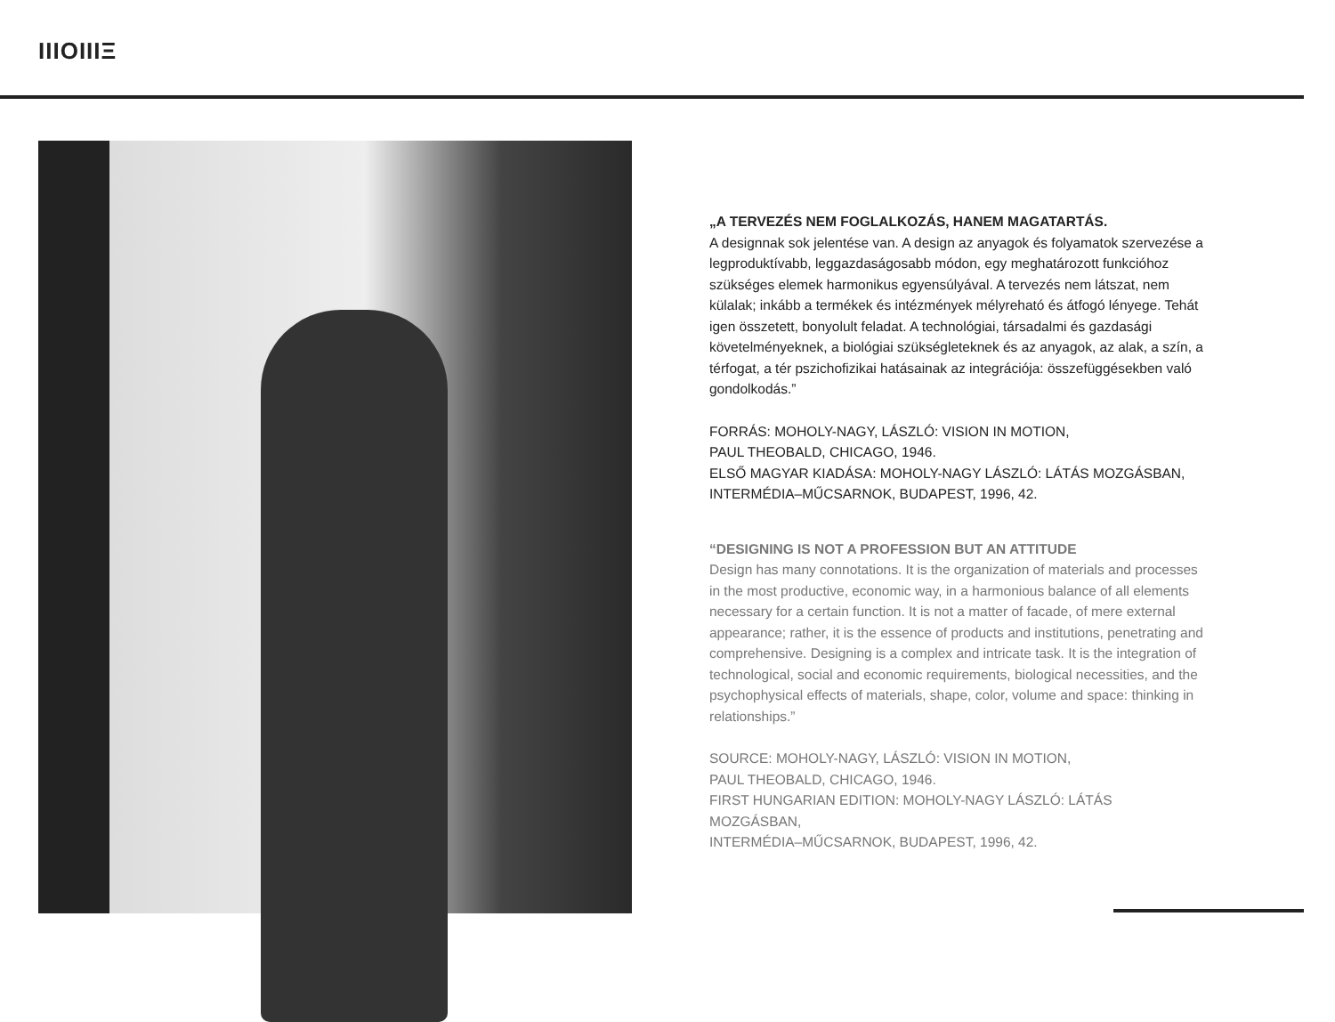IIIOIIIΞ
„A TERVEZÉS NEM FOGLALKOZÁS, HANEM MAGATARTÁS.
A designnak sok jelentése van. A design az anyagok és folyamatok szervezése a legproduktívabb, leggazdaságosabb módon, egy meghatározott funkcióhoz szükséges elemek harmonikus egyensúlyával. A tervezés nem látszat, nem külalak; inkább a termékek és intézmények mélyreható és átfogó lényege. Tehát igen összetett, bonyolult feladat. A technológiai, társadalmi és gazdasági követelményeknek, a biológiai szükségleteknek és az anyagok, az alak, a szín, a térfogat, a tér pszichofizikai hatásainak az integrációja: összefüggésekben való gondolkodás.”
FORRÁS: MOHOLY-NAGY, LÁSZLÓ: VISION IN MOTION,
PAUL THEOBALD, CHICAGO, 1946.
ELSŐ MAGYAR KIADÁSA: MOHOLY-NAGY LÁSZLÓ: LÁTÁS MOZGÁSBAN,
INTERMÉDIA–MŰCSARNOK, BUDAPEST, 1996, 42.
“DESIGNING IS NOT A PROFESSION BUT AN ATTITUDE
Design has many connotations. It is the organization of materials and processes in the most productive, economic way, in a harmonious balance of all elements necessary for a certain function. It is not a matter of facade, of mere external appearance; rather, it is the essence of products and institutions, penetrating and comprehensive. Designing is a complex and intricate task. It is the integration of technological, social and economic requirements, biological necessities, and the psychophysical effects of materials, shape, color, volume and space: thinking in relationships.”
SOURCE: MOHOLY-NAGY, LÁSZLÓ: VISION IN MOTION,
PAUL THEOBALD, CHICAGO, 1946.
FIRST HUNGARIAN EDITION: MOHOLY-NAGY LÁSZLÓ: LÁTÁS MOZGÁSBAN,
INTERMÉDIA–MŰCSARNOK, BUDAPEST, 1996, 42.